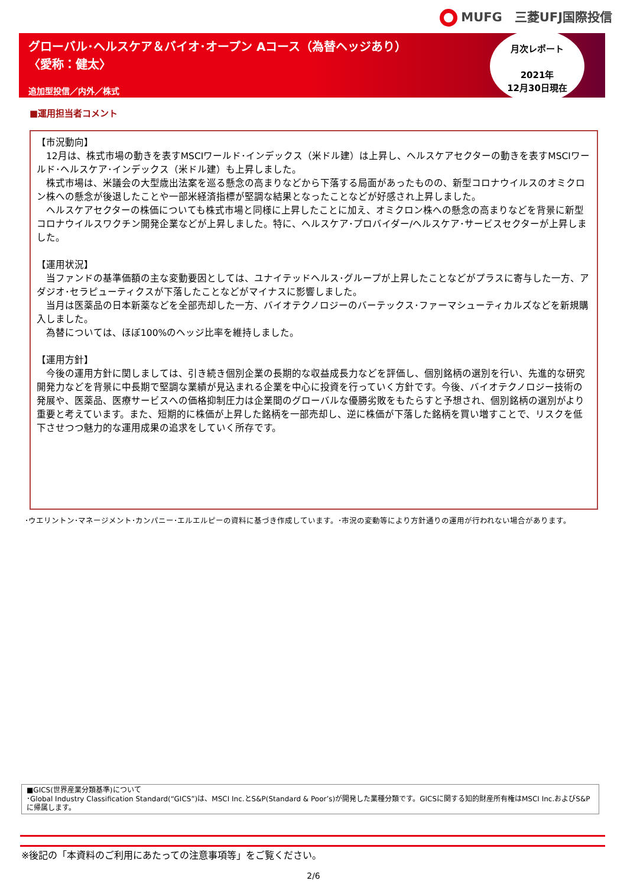MUFG　三菱UFJ国際投信
グローバル･ヘルスケア＆バイオ･オープン Aコース（為替ヘッジあり）
〈愛称：健太〉
追加型投信／内外／株式
月次レポート
2021年
12月30日現在
■運用担当者コメント
【市況動向】
　12月は、株式市場の動きを表すMSCIワールド･インデックス（米ドル建）は上昇し、ヘルスケアセクターの動きを表すMSCIワールド･ヘルスケア･インデックス（米ドル建）も上昇しました。
　株式市場は、米議会の大型歳出法案を巡る懸念の高まりなどから下落する局面があったものの、新型コロナウイルスのオミクロン株への懸念が後退したことや一部米経済指標が堅調な結果となったことなどが好感され上昇しました。
　ヘルスケアセクターの株価についても株式市場と同様に上昇したことに加え、オミクロン株への懸念の高まりなどを背景に新型コロナウイルスワクチン開発企業などが上昇しました。特に、ヘルスケア･プロバイダー/ヘルスケア･サービスセクターが上昇しました。
【運用状況】
　当ファンドの基準価額の主な変動要因としては、ユナイテッドヘルス･グループが上昇したことなどがプラスに寄与した一方、アダジオ･セラピューティクスが下落したことなどがマイナスに影響しました。
　当月は医薬品の日本新薬などを全部売却した一方、バイオテクノロジーのバーテックス･ファーマシューティカルズなどを新規購入しました。
　為替については、ほぼ100%のヘッジ比率を維持しました。
【運用方針】
　今後の運用方針に関しましては、引き続き個別企業の長期的な収益成長力などを評価し、個別銘柄の選別を行い、先進的な研究開発力などを背景に中長期で堅調な業績が見込まれる企業を中心に投資を行っていく方針です。今後、バイオテクノロジー技術の発展や、医薬品、医療サービスへの価格抑制圧力は企業間のグローバルな優勝劣敗をもたらすと予想され、個別銘柄の選別がより重要と考えています。また、短期的に株価が上昇した銘柄を一部売却し、逆に株価が下落した銘柄を買い増すことで、リスクを低下させつつ魅力的な運用成果の追求をしていく所存です。
･ウエリントン･マネージメント･カンパニー･エルエルピーの資料に基づき作成しています。･市況の変動等により方針通りの運用が行われない場合があります。
■GICS(世界産業分類基準)について
･Global Industry Classification Standard(“GICS”)は、MSCI Inc.とS&P(Standard & Poor’s)が開発した業種分類です。GICSに関する知的財産所有権はMSCI Inc.およびS&Pに帰属します。
※後記の「本資料のご利用にあたっての注意事項等」をご覧ください。
2/6